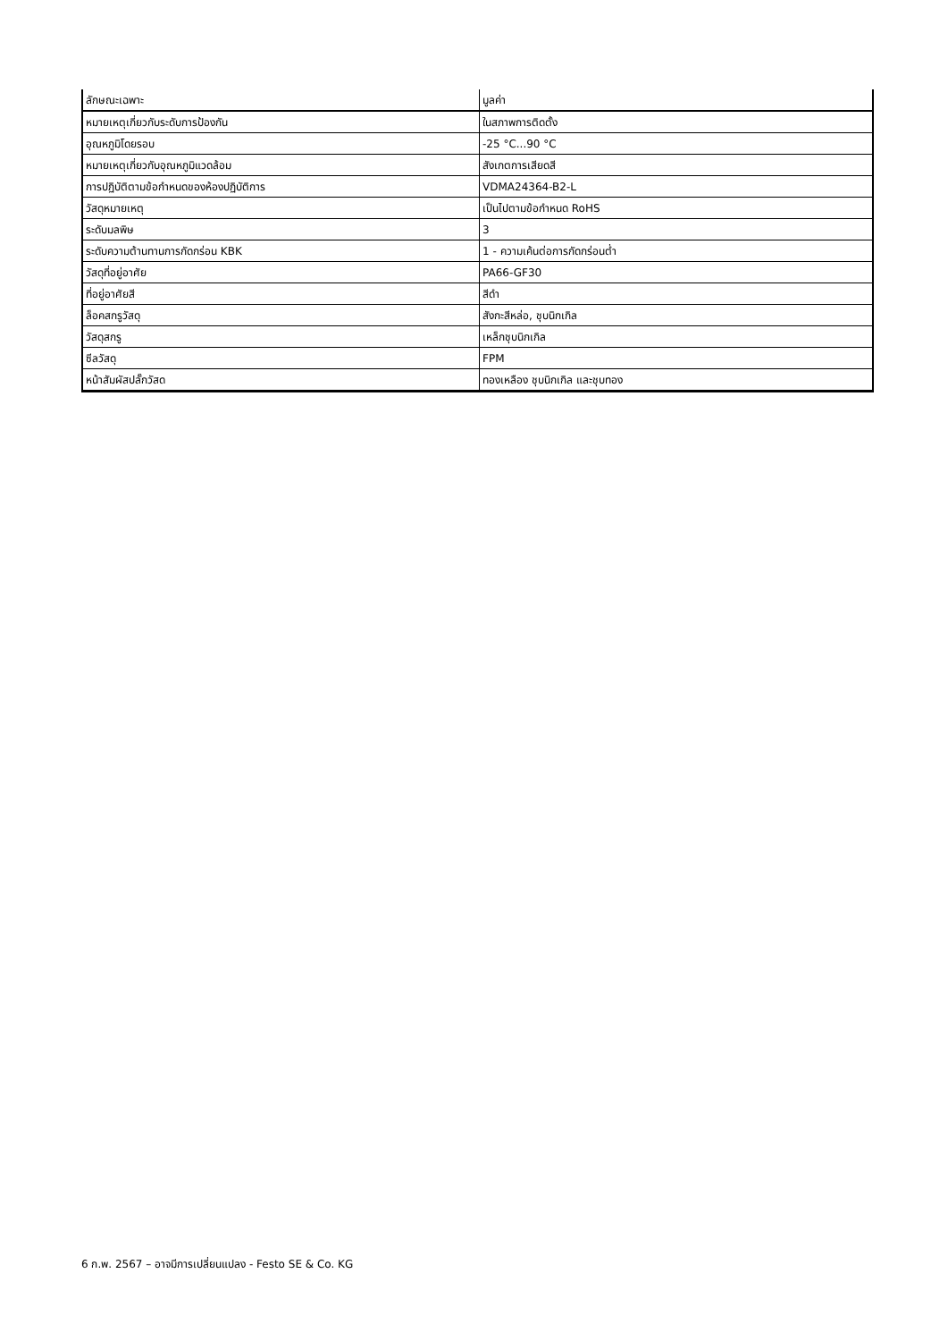| ลักษณะเฉพาะ | มูลค่า |
| --- | --- |
| หมายเหตุเกี่ยวกับระดับการป้องกัน | ในสภาพการติดตั้ง |
| อุณหภูมิโดยรอบ | -25 °C...90 °C |
| หมายเหตุเกี่ยวกับอุณหภูมิแวดล้อม | สังเกตการเสียดสี |
| การปฏิบัติตามข้อกำหนดของห้องปฏิบัติการ | VDMA24364-B2-L |
| วัสดุหมายเหตุ | เป็นไปตามข้อกำหนด RoHS |
| ระดับมลพิษ | 3 |
| ระดับความต้านทานการกัดกร่อน KBK | 1 - ความเค้นต่อการกัดกร่อนต่ำ |
| วัสดุที่อยู่อาศัย | PA66-GF30 |
| ที่อยู่อาศัยสี | สีดำ |
| ล็อคสกรูวัสดุ | สังกะสีหล่อ, ชุบนิกเกิล |
| วัสดุสกรู | เหล็กชุบนิกเกิล |
| ซีลวัสดุ | FPM |
| หน้าสัมผัสปลั๊กวัสด | ทองเหลือง ชุบนิกเกิล และชุบทอง |
6 ก.พ. 2567 – อาจมีการเปลี่ยนแปลง - Festo SE & Co. KG